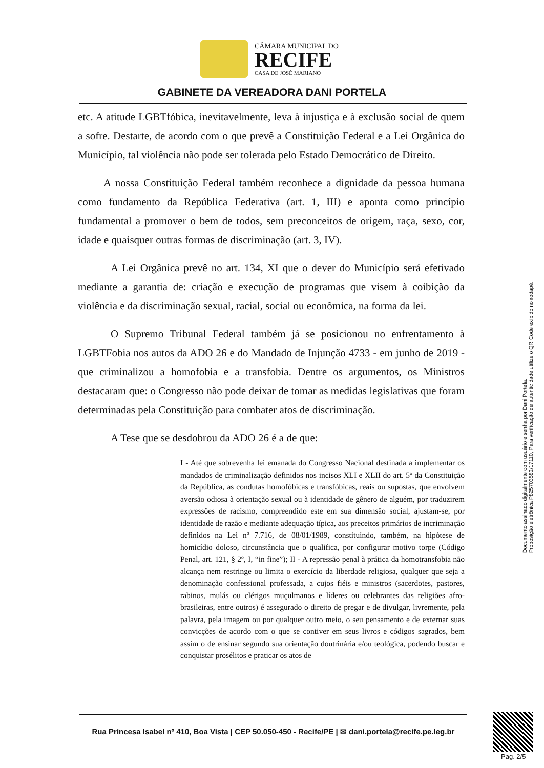CÂMARA MUNICIPAL DO
RECIFE
CASA DE JOSÉ MARIANO
GABINETE DA VEREADORA DANI PORTELA
etc. A atitude LGBTfóbica, inevitavelmente, leva à injustiça e à exclusão social de quem a sofre. Destarte, de acordo com o que prevê a Constituição Federal e a Lei Orgânica do Município, tal violência não pode ser tolerada pelo Estado Democrático de Direito.
A nossa Constituição Federal também reconhece a dignidade da pessoa humana como fundamento da República Federativa (art. 1, III) e aponta como princípio fundamental a promover o bem de todos, sem preconceitos de origem, raça, sexo, cor, idade e quaisquer outras formas de discriminação (art. 3, IV).
A Lei Orgânica prevê no art. 134, XI que o dever do Município será efetivado mediante a garantia de: criação e execução de programas que visem à coibição da violência e da discriminação sexual, racial, social ou econômica, na forma da lei.
O Supremo Tribunal Federal também já se posicionou no enfrentamento à LGBTFobia nos autos da ADO 26 e do Mandado de Injunção 4733 - em junho de 2019 - que criminalizou a homofobia e a transfobia. Dentre os argumentos, os Ministros destacaram que: o Congresso não pode deixar de tomar as medidas legislativas que foram determinadas pela Constituição para combater atos de discriminação.
A Tese que se desdobrou da ADO 26 é a de que:
I - Até que sobrevenha lei emanada do Congresso Nacional destinada a implementar os mandados de criminalização definidos nos incisos XLI e XLII do art. 5º da Constituição da República, as condutas homofóbicas e transfóbicas, reais ou supostas, que envolvem aversão odiosa à orientação sexual ou à identidade de gênero de alguém, por traduzirem expressões de racismo, compreendido este em sua dimensão social, ajustam-se, por identidade de razão e mediante adequação típica, aos preceitos primários de incriminação definidos na Lei nº 7.716, de 08/01/1989, constituindo, também, na hipótese de homicídio doloso, circunstância que o qualifica, por configurar motivo torpe (Código Penal, art. 121, § 2º, I, “in fine”); II - A repressão penal à prática da homotransfobia não alcança nem restringe ou limita o exercício da liberdade religiosa, qualquer que seja a denominação confessional professada, a cujos fiéis e ministros (sacerdotes, pastores, rabinos, mulás ou clérigos muçulmanos e líderes ou celebrantes das religiões afro-brasileiras, entre outros) é assegurado o direito de pregar e de divulgar, livremente, pela palavra, pela imagem ou por qualquer outro meio, o seu pensamento e de externar suas convicções de acordo com o que se contiver em seus livros e códigos sagrados, bem assim o de ensinar segundo sua orientação doutrinária e/ou teológica, podendo buscar e conquistar prosélitos e praticar os atos de
Rua Princesa Isabel nº 410, Boa Vista | CEP 50.050-450 - Recife/PE | ✉ dani.portela@recife.pe.leg.br
Documento assinado digitalmente com usuário e senha por Dani Portela.
Proposição eletrônica P825703580/17110, Para verificação de autenticidade utilize o QR Code exibido no rodapé.
Pag. 2/5